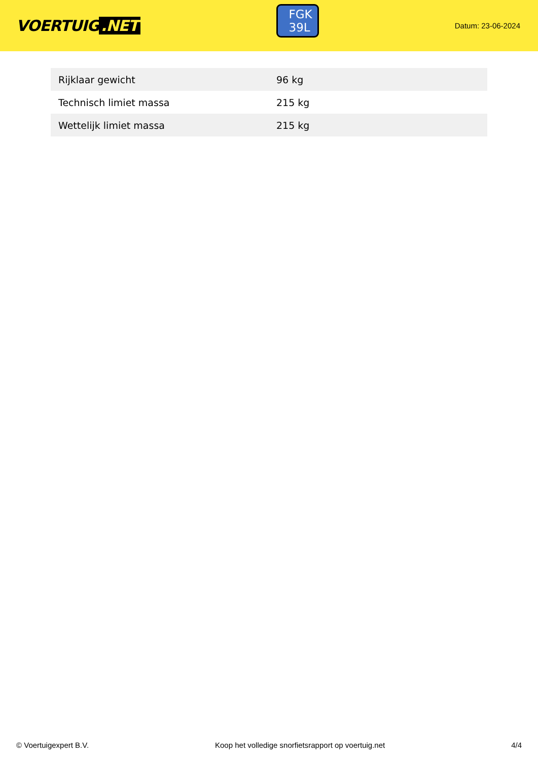VOERTUIG.NET
FGK
39L
Datum: 23-06-2024
| Rijklaar gewicht | 96 kg |
| Technisch limiet massa | 215 kg |
| Wettelijk limiet massa | 215 kg |
© Voertuigexpert B.V. Koop het volledige snorfietsrapport op voertuig.net 4/4